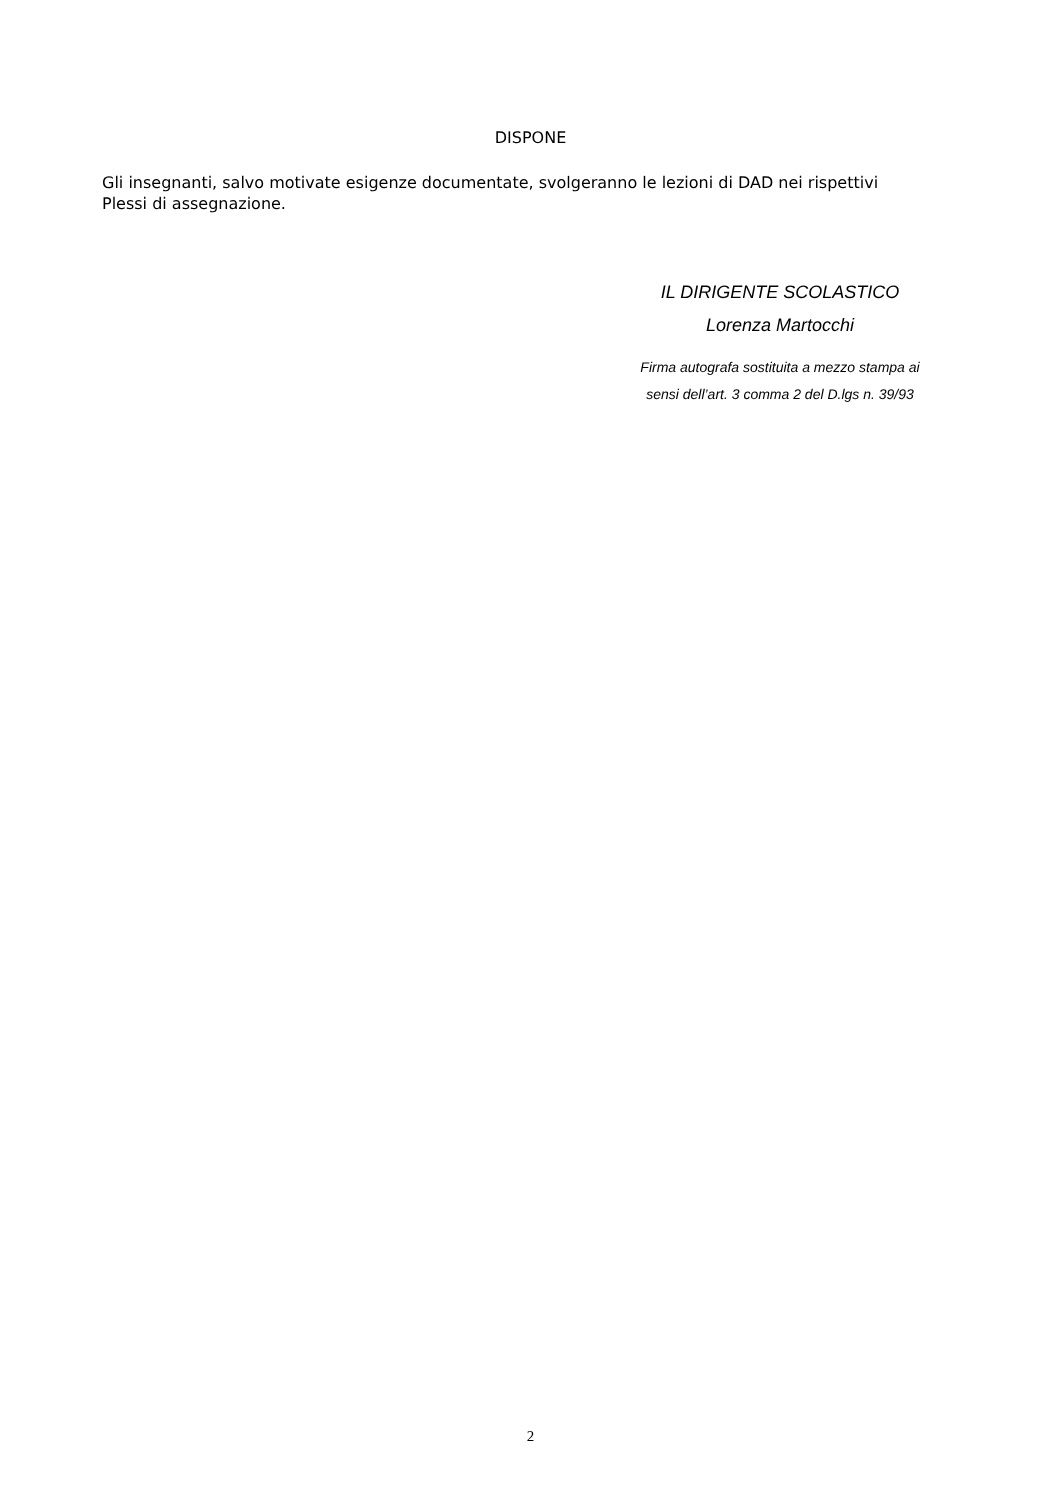DISPONE
Gli insegnanti, salvo motivate esigenze documentate, svolgeranno le lezioni di DAD nei rispettivi Plessi di assegnazione.
IL DIRIGENTE SCOLASTICO
Lorenza Martocchi
Firma autografa sostituita a mezzo stampa ai
sensi dell’art. 3 comma 2 del D.lgs n. 39/93
2